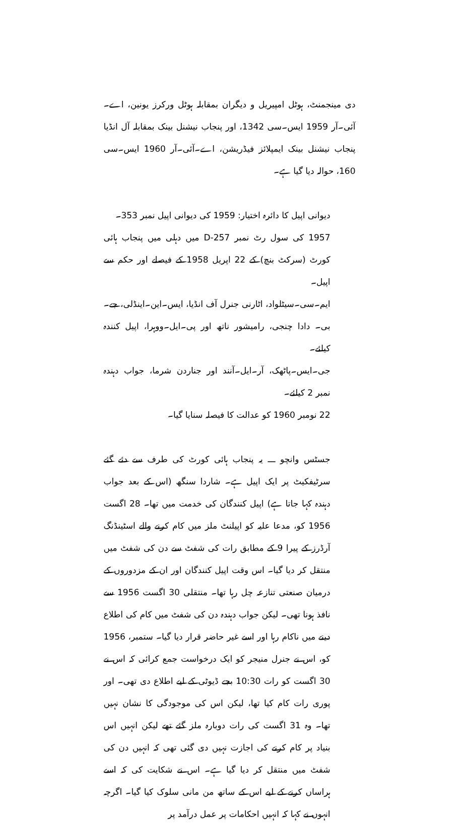دی مینجمنٹ، ہوٹل امپیریل و دیگران بمقابلہ ہوٹل ورکرز یونین، اے۔آئی۔آر 1959 ایس۔سی 1342، اور پنجاب نیشنل بینک بمقابلہ آل انڈیا پنجاب نیشنل بینک ایمپلائز فیڈریشن، اے۔آئی۔آر 1960 ایس۔سی 160، حوالہ دیا گیا ہے۔
دیوانی اپیل کا دائرہ اختیار: 1959 کی دیوانی اپیل نمبر 353۔
1957 کی سول رٹ نمبر D-257 میں دہلی میں پنجاب ہائی کورٹ (سرکٹ بنچ) کے 22 اپریل 1958 کے فیصلے اور حکم سے اپیل۔
ایم۔سی۔سیٹلواد، اٹارنی جنرل آف انڈیا، ایس۔این۔اینڈلی، جے۔بی۔ دادا چنجی، رامیشور ناتھ اور پی۔ایل۔ووہرا، اپیل کنندہ کیلئے۔
جی۔ایس۔پاٹھک، آر۔ایل۔آنند اور جناردن شرما، جواب دہندہ نمبر 2 کیلئے۔
22 نومبر 1960 کو عدالت کا فیصلہ سنایا گیا۔
جسٹس وانچو ـــ یہ پنجاب ہائی کورٹ کی طرف سے دئے گئے سرٹیفکیٹ پر ایک اپیل ہے۔ شاردا سنگھ (اس کے بعد جواب دہندہ کہا جاتا ہے) اپیل کنندگان کی خدمت میں تھا۔ 28 اگست 1956 کو، مدعا علیہ کو اپیلنٹ ملز میں کام کرنے والے اسٹینڈنگ آرڈرز کے پیرا 9 کے مطابق رات کی شفٹ سے دن کی شفٹ میں منتقل کر دیا گیا۔ اس وقت اپیل کنندگان اور ان کے مزدوروں کے درمیان صنعتی تنازعہ چل رہا تھا۔ منتقلی 30 اگست 1956 سے نافذ ہونا تھی۔ لیکن جواب دہندہ دن کی شفٹ میں کام کی اطلاع دینے میں ناکام رہا اور اسے غیر حاضر قرار دیا گیا۔ ستمبر، 1956 کو، اس نے جنرل منیجر کو ایک درخواست جمع کرائی کہ اس نے 30 اگست کو رات 10:30 بجے ڈیوٹی کے لیے اطلاع دی تھی۔ اور پوری رات کام کیا تھا، لیکن اس کی موجودگی کا نشان نہیں تھا۔ وہ 31 اگست کی رات دوبارہ ملز گئے تھے لیکن انہیں اس بنیاد پر کام کرنے کی اجازت نہیں دی گئی تھی کہ انہیں دن کی شفٹ میں منتقل کر دیا گیا ہے۔ اس نے شکایت کی کہ اسے ہراساں کرنے کے لیے اس کے ساتھ من مانی سلوک کیا گیا۔ اگرچہ انہوں نے کہا کہ انہیں احکامات پر عمل درآمد پر